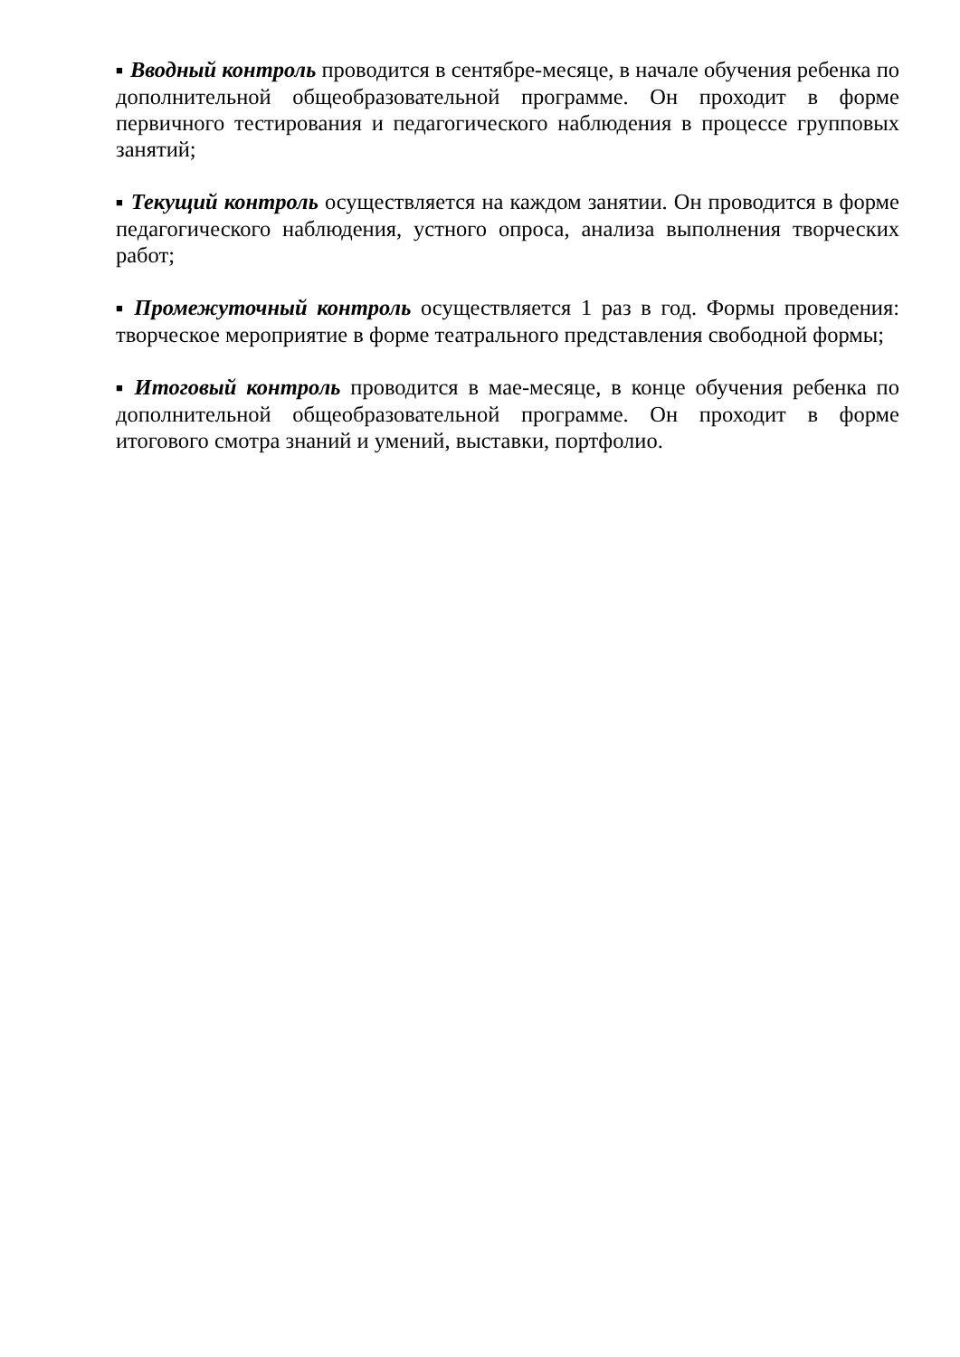■ Вводный контроль проводится в сентябре-месяце, в начале обучения ребенка по дополнительной общеобразовательной программе. Он проходит в форме первичного тестирования и педагогического наблюдения в процессе групповых занятий;
■ Текущий контроль осуществляется на каждом занятии. Он проводится в форме педагогического наблюдения, устного опроса, анализа выполнения творческих работ;
■ Промежуточный контроль осуществляется 1 раз в год. Формы проведения: творческое мероприятие в форме театрального представления свободной формы;
■ Итоговый контроль проводится в мае-месяце, в конце обучения ребенка по дополнительной общеобразовательной программе. Он проходит в форме итогового смотра знаний и умений, выставки, портфолио.